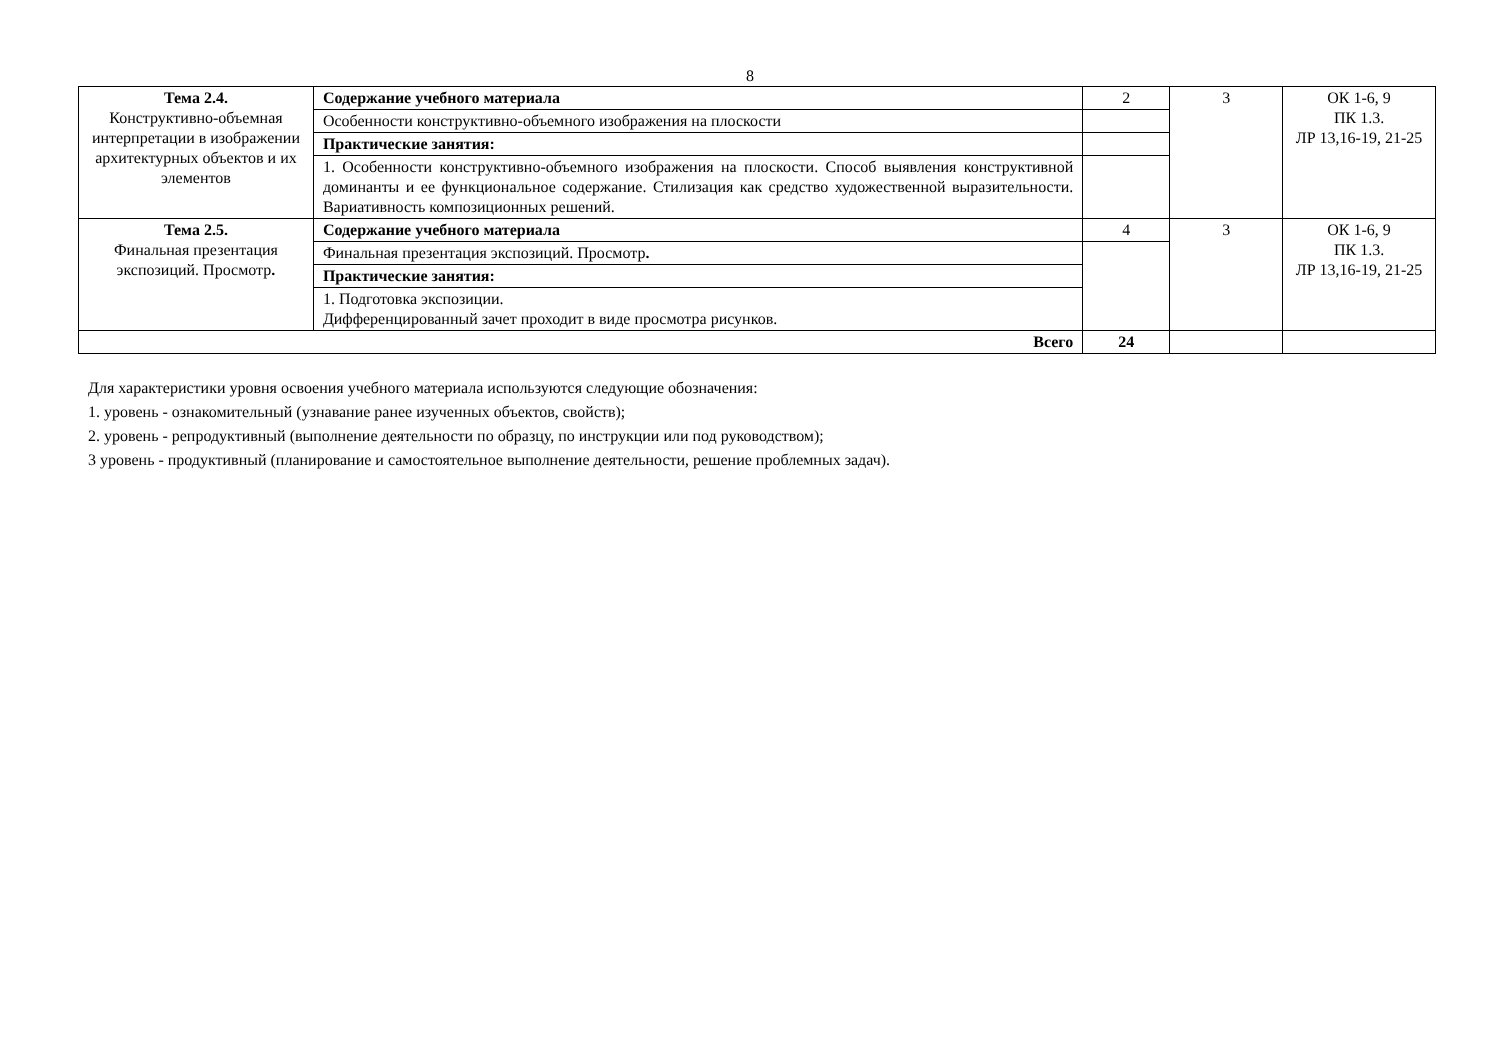8
| Тема 2.4. Конструктивно-объемная интерпретации в изображении архитектурных объектов и их элементов | Содержание учебного материала | 2 | 3 | ОК 1-6, 9 ПК 1.3. ЛР 13,16-19, 21-25 |
| | Особенности конструктивно-объемного изображения на плоскости | | | |
| | Практические занятия: | | | |
| | 1. Особенности конструктивно-объемного изображения на плоскости. Способ выявления конструктивной доминанты и ее функциональное содержание. Стилизация как средство художественной выразительности. Вариативность композиционных решений. | | | |
| Тема 2.5. Финальная презентация экспозиций. Просмотр . | Содержание учебного материала | 4 | 3 | ОК 1-6, 9 ПК 1.3. ЛР 13,16-19, 21-25 |
| | Финальная презентация экспозиций. Просмотр . | | | |
| | Практические занятия: | | | |
| | 1. Подготовка экспозиции. Дифференцированный зачет проходит в виде просмотра рисунков. | | | |
| Всего | | 24 | | |
Для характеристики уровня освоения учебного материала используются следующие обозначения:
1. уровень - ознакомительный (узнавание ранее изученных объектов, свойств);
2. уровень - репродуктивный (выполнение деятельности по образцу, по инструкции или под руководством);
3 уровень - продуктивный (планирование и самостоятельное выполнение деятельности, решение проблемных задач).